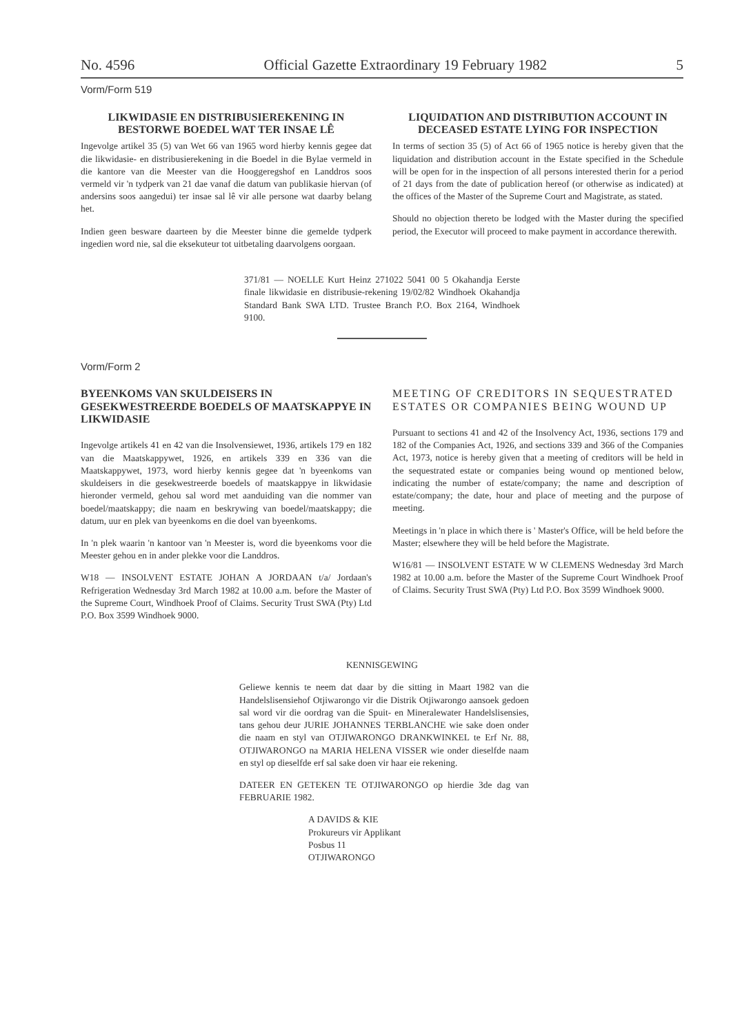No. 4596 Official Gazette Extraordinary 19 February 1982 5
Vorm/Form 519
LIKWIDASIE EN DISTRIBUSIEREKENING IN BESTORWE BOEDEL WAT TER INSAE LÊ
Ingevolge artikel 35 (5) van Wet 66 van 1965 word hierby kennis gegee dat die likwidasie- en distribusierekening in die Boedel in die Bylae vermeld in die kantore van die Meester van die Hooggeregshof en Landdros soos vermeld vir 'n tydperk van 21 dae vanaf die datum van publikasie hiervan (of andersins soos aangedui) ter insae sal lê vir alle persone wat daarby belang het.
Indien geen besware daarteen by die Meester binne die gemelde tydperk ingedien word nie, sal die eksekuteur tot uitbetaling daarvolgens oorgaan.
LIQUIDATION AND DISTRIBUTION ACCOUNT IN DECEASED ESTATE LYING FOR INSPECTION
In terms of section 35 (5) of Act 66 of 1965 notice is hereby given that the liquidation and distribution account in the Estate specified in the Schedule will be open for in the inspection of all persons interested therin for a period of 21 days from the date of publication hereof (or otherwise as indicated) at the offices of the Master of the Supreme Court and Magistrate, as stated.
Should no objection thereto be lodged with the Master during the specified period, the Executor will proceed to make payment in accordance therewith.
371/81 — NOELLE Kurt Heinz 271022 5041 00 5 Okahandja Eerste finale likwidasie en distribusie-rekening 19/02/82 Windhoek Okahandja Standard Bank SWA LTD. Trustee Branch P.O. Box 2164, Windhoek 9100.
Vorm/Form 2
BYEENKOMS VAN SKULDEISERS IN GESEKWESTREERDE BOEDELS OF MAATSKAPPYE IN LIKWIDASIE
Ingevolge artikels 41 en 42 van die Insolvensiewet, 1936, artikels 179 en 182 van die Maatskappywet, 1926, en artikels 339 en 336 van die Maatskappywet, 1973, word hierby kennis gegee dat 'n byeenkoms van skuldeisers in die gesekwestreerde boedels of maatskappye in likwidasie hieronder vermeld, gehou sal word met aanduiding van die nommer van boedel/maatskappy; die naam en beskrywing van boedel/maatskappy; die datum, uur en plek van byeenkoms en die doel van byeenkoms.
In 'n plek waarin 'n kantoor van 'n Meester is, word die byeenkoms voor die Meester gehou en in ander plekke voor die Landdros.
W18 — INSOLVENT ESTATE JOHAN A JORDAAN t/a/ Jordaan's Refrigeration Wednesday 3rd March 1982 at 10.00 a.m. before the Master of the Supreme Court, Windhoek Proof of Claims. Security Trust SWA (Pty) Ltd P.O. Box 3599 Windhoek 9000.
MEETING OF CREDITORS IN SEQUESTRATED ESTATES OR COMPANIES BEING WOUND UP
Pursuant to sections 41 and 42 of the Insolvency Act, 1936, sections 179 and 182 of the Companies Act, 1926, and sections 339 and 366 of the Companies Act, 1973, notice is hereby given that a meeting of creditors will be held in the sequestrated estate or companies being wound op mentioned below, indicating the number of estate/company; the name and description of estate/company; the date, hour and place of meeting and the purpose of meeting.
Meetings in 'n place in which there is ' Master's Office, will be held before the Master; elsewhere they will be held before the Magistrate.
W16/81 — INSOLVENT ESTATE W W CLEMENS Wednesday 3rd March 1982 at 10.00 a.m. before the Master of the Supreme Court Windhoek Proof of Claims. Security Trust SWA (Pty) Ltd P.O. Box 3599 Windhoek 9000.
KENNISGEWING
Geliewe kennis te neem dat daar by die sitting in Maart 1982 van die Handelslisensiehof Otjiwarongo vir die Distrik Otjiwarongo aansoek gedoen sal word vir die oordrag van die Spuit- en Mineralewater Handelslisensies, tans gehou deur JURIE JOHANNES TERBLANCHE wie sake doen onder die naam en styl van OTJIWARONGO DRANKWINKEL te Erf Nr. 88, OTJIWARONGO na MARIA HELENA VISSER wie onder dieselfde naam en styl op dieselfde erf sal sake doen vir haar eie rekening.
DATEER EN GETEKEN TE OTJIWARONGO op hierdie 3de dag van FEBRUARIE 1982.
A DAVIDS & KIE
Prokureurs vir Applikant
Posbus 11
OTJIWARONGO